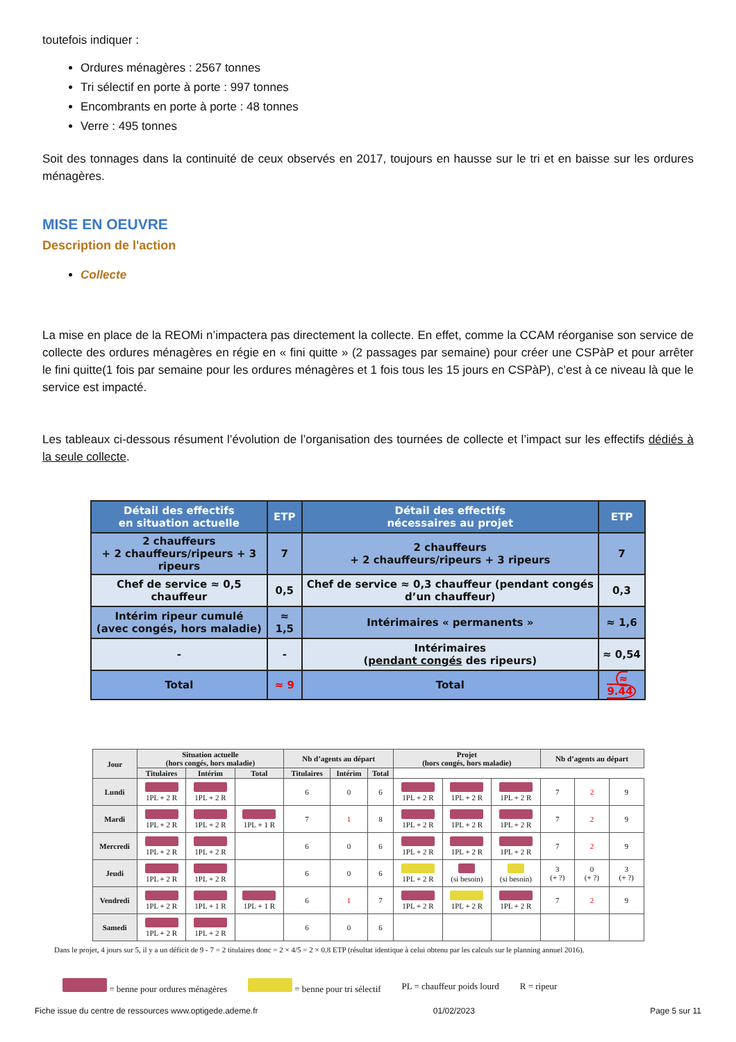toutefois indiquer :
Ordures ménagères : 2567 tonnes
Tri sélectif en porte à porte : 997 tonnes
Encombrants en porte à porte : 48 tonnes
Verre : 495 tonnes
Soit des tonnages dans la continuité de ceux observés en 2017, toujours en hausse sur le tri et en baisse sur les ordures ménagères.
MISE EN OEUVRE
Description de l'action
Collecte
La mise en place de la REOMi n’impactera pas directement la collecte. En effet, comme la CCAM réorganise son service de collecte des ordures ménagères en régie en « fini quitte » (2 passages par semaine) pour créer une CSPàP et pour arrêter le fini quitte(1 fois par semaine pour les ordures ménagères et 1 fois tous les 15 jours en CSPàP), c’est à ce niveau là que le service est impacté.
Les tableaux ci-dessous résument l’évolution de l’organisation des tournées de collecte et l’impact sur les effectifs dédiés à la seule collecte.
| Détail des effectifs en situation actuelle | ETP | Détail des effectifs nécessaires au projet | ETP |
| --- | --- | --- | --- |
| 2 chauffeurs + 2 chauffeurs/ripeurs + 3 ripeurs | 7 | 2 chauffeurs + 2 chauffeurs/ripeurs + 3 ripeurs | 7 |
| Chef de service ≈ 0,5 chauffeur | 0,5 | Chef de service ≈ 0,3 chauffeur (pendant congés d’un chauffeur) | 0,3 |
| Intérim ripeur cumulé (avec congés, hors maladie) | ≈ 1,5 | Intérimaires « permanents » | ≈ 1,6 |
| - | - | Intérimaires ( pendant congés des ripeurs) | ≈ 0,54 |
| Total | ≈ 9 | Total | ≈ 9.44 |
| Jour | Situation actuelle (hors congés, hors maladie) | | | Nb d’agents au départ | | | Projet (hors congés, hors maladie) | | | Nb d’agents au départ | | |
| --- | --- | --- | --- | --- | --- | --- | --- | --- | --- | --- | --- | --- |
| | Titulaires | Intérim | Total | Titulaires | Intérim | Total | | | | | | |
| Lundi | 1PL + 2 R | 1PL + 2 R | | 6 | 0 | 6 | 1PL + 2 R | 1PL + 2 R | 1PL + 2 R | 7 | 2 | 9 |
| Mardi | 1PL + 2 R | 1PL + 2 R | 1PL + 1 R | 7 | 1 | 8 | 1PL + 2 R | 1PL + 2 R | 1PL + 2 R | 7 | 2 | 9 |
| Mercredi | 1PL + 2 R | 1PL + 2 R | | 6 | 0 | 6 | 1PL + 2 R | 1PL + 2 R | 1PL + 2 R | 7 | 2 | 9 |
| Jeudi | 1PL + 2 R | 1PL + 2 R | | 6 | 0 | 6 | 1PL + 2 R | (si besoin) | (si besoin) | 3 (+ ?) | 0 (+ ?) | 3 (+ ?) |
| Vendredi | 1PL + 2 R | 1PL + 1 R | 1PL + 1 R | 6 | 1 | 7 | 1PL + 2 R | 1PL + 2 R | 1PL + 2 R | 7 | 2 | 9 |
| Samedi | 1PL + 2 R | 1PL + 2 R | | 6 | 0 | 6 | | | | | | |
Dans le projet, 4 jours sur 5, il y a un déficit de 9 - 7 = 2 titulaires donc = 2 × 4/5 = 2 × 0.8 ETP (résultat identique à celui obtenu par les calculs sur le planning annuel 2016).
= benne pour ordures ménagères = benne pour tri sélectif PL = chauffeur poids lourd R = ripeur
Fiche issue du centre de ressources www.optigede.ademe.fr 01/02/2023 Page 5 sur 11